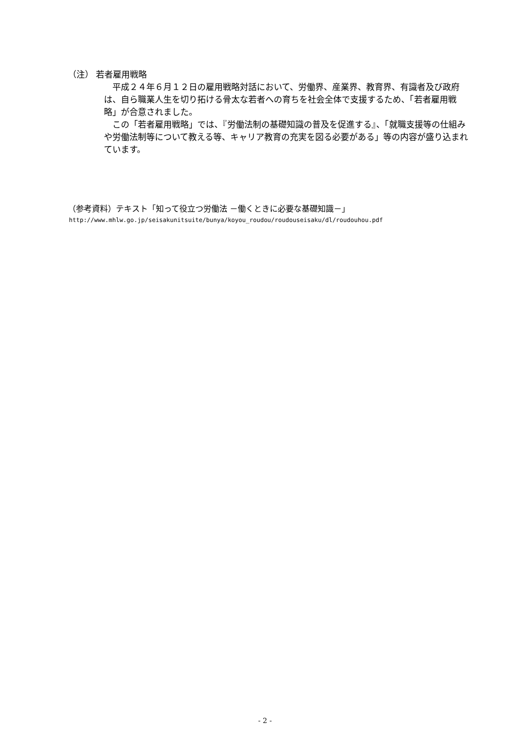（注） 若者雇用戦略
　平成２４年６月１２日の雇用戦略対話において、労働界、産業界、教育界、有識者及び政府は、自ら職業人生を切り拓ける骨太な若者への育ちを社会全体で支援するため、「若者雇用戦略」が合意されました。
　この「若者雇用戦略」では、『労働法制の基礎知識の普及を促進する』、「就職支援等の仕組みや労働法制等について教える等、キャリア教育の充実を図る必要がある」等の内容が盛り込まれています。
（参考資料）テキスト「知って役立つ労働法 －働くときに必要な基礎知識－」
http://www.mhlw.go.jp/seisakunitsuite/bunya/koyou_roudou/roudouseisaku/dl/roudouhou.pdf
- 2 -